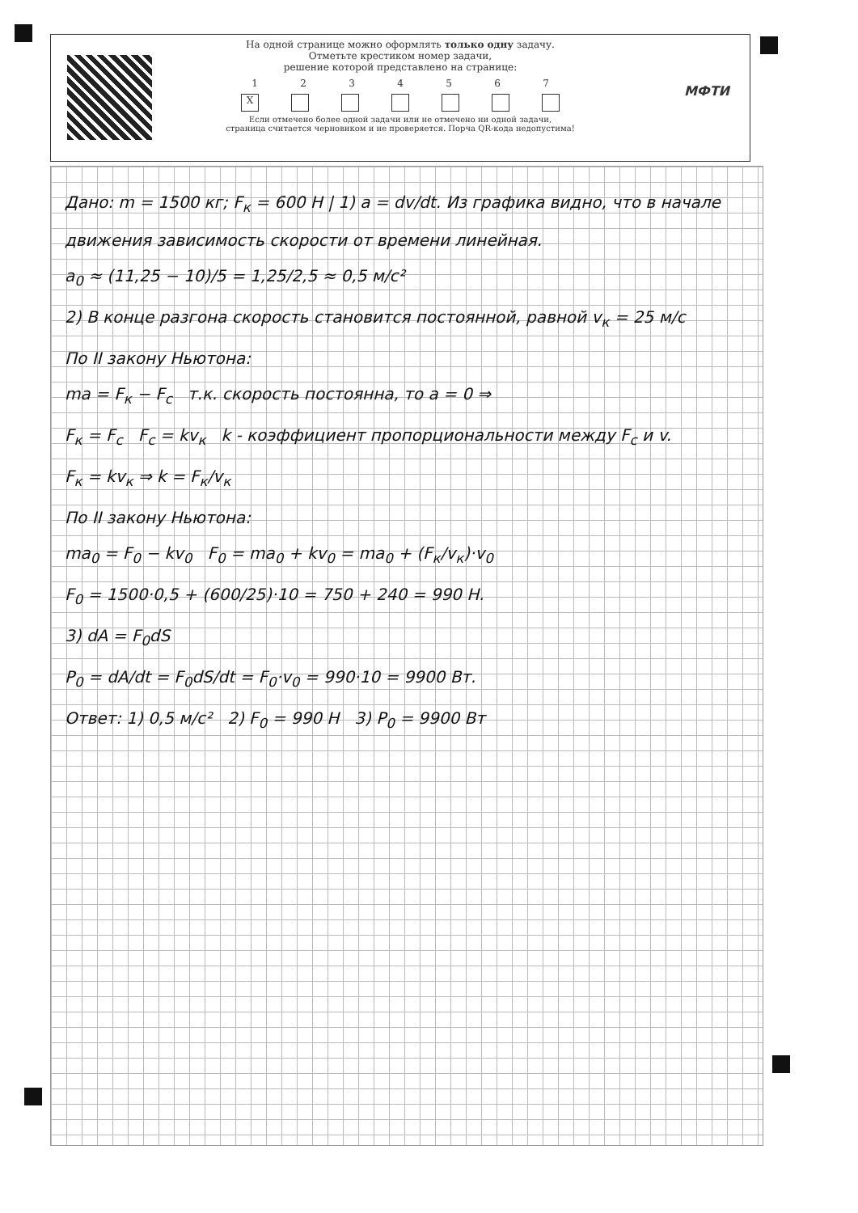На одной странице можно оформлять только одну задачу.
Отметьте крестиком номер задачи,
решение которой представлено на странице:
1234567
X
Если отмечено более одной задачи или не отмечено ни одной задачи,
страница считается черновиком и не проверяется. Порча QR-кода недопустима!
МФТИ
Дано: m = 1500 кг; F<sub>к</sub> = 600 Н | 1) a = dv/dt. Из графика видно, что в начале движения зависимость скорости от времени линейная.
a<sub>0</sub> ≈ (11,25 − 10)/5 = 1,25/2,5 ≈ 0,5 м/с²
2) В конце разгона скорость становится постоянной, равной v<sub>к</sub> = 25 м/с
По II закону Ньютона:
ma = F<sub>к</sub> − F<sub>c</sub> т.к. скорость постоянна, то a = 0 ⇒
F<sub>к</sub> = F<sub>c</sub> F<sub>c</sub> = kv<sub>к</sub> k - коэффициент пропорциональности между F<sub>c</sub> и v.
F<sub>к</sub> = kv<sub>к</sub> ⇒ k = F<sub>к</sub>/v<sub>к</sub>
По II закону Ньютона:
ma<sub>0</sub> = F<sub>0</sub> − kv<sub>0</sub> F<sub>0</sub> = ma<sub>0</sub> + kv<sub>0</sub> = ma<sub>0</sub> + (F<sub>к</sub>/v<sub>к</sub>)·v<sub>0</sub>
F<sub>0</sub> = 1500·0,5 + (600/25)·10 = 750 + 240 = 990 Н.
3) dA = F<sub>0</sub>dS
P<sub>0</sub> = dA/dt = F<sub>0</sub>dS/dt = F<sub>0</sub>·v<sub>0</sub> = 990·10 = 9900 Вт.
Ответ: 1) 0,5 м/с² 2) F<sub>0</sub> = 990 Н 3) P<sub>0</sub> = 9900 Вт